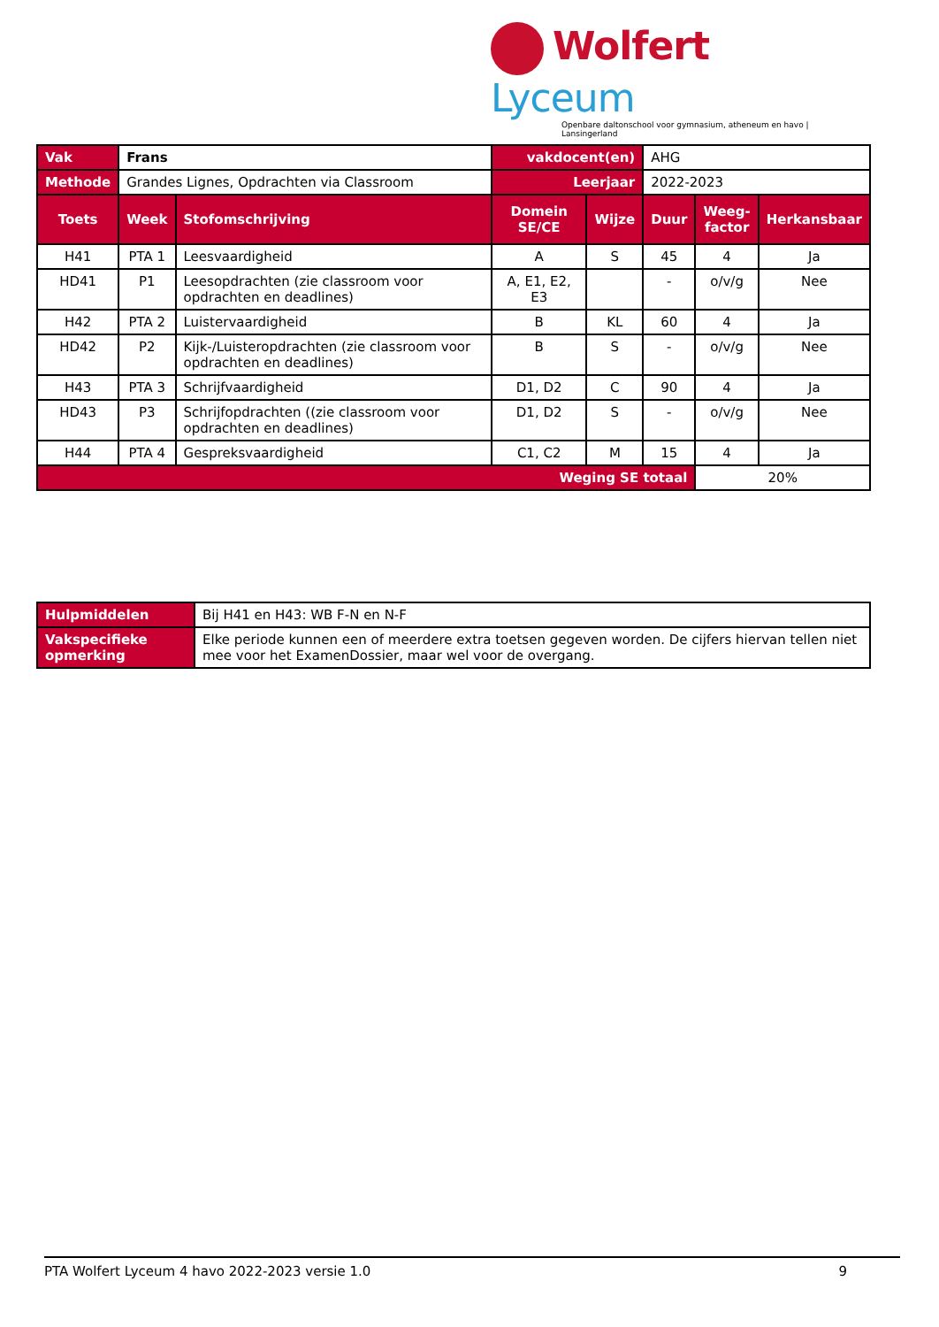Wolfert Lyceum
Openbare daltonschool voor gymnasium, atheneum en havo | Lansingerland
| Vak | Frans | | vakdocent(en) | | AHG | | |
| Methode | Grandes Lignes, Opdrachten via Classroom | | Leerjaar | | 2022-2023 | | |
| Toets | Week | Stofomschrijving | Domein SE/CE | Wijze | Duur | Weeg- factor | Herkansbaar |
| H41 | PTA 1 | Leesvaardigheid | A | S | 45 | 4 | Ja |
| HD41 | P1 | Leesopdrachten (zie classroom voor opdrachten en deadlines) | A, E1, E2, E3 | | - | o/v/g | Nee |
| H42 | PTA 2 | Luistervaardigheid | B | KL | 60 | 4 | Ja |
| HD42 | P2 | Kijk-/Luisteropdrachten (zie classroom voor opdrachten en deadlines) | B | S | - | o/v/g | Nee |
| H43 | PTA 3 | Schrijfvaardigheid | D1, D2 | C | 90 | 4 | Ja |
| HD43 | P3 | Schrijfopdrachten ((zie classroom voor opdrachten en deadlines) | D1, D2 | S | - | o/v/g | Nee |
| H44 | PTA 4 | Gespreksvaardigheid | C1, C2 | M | 15 | 4 | Ja |
| Weging SE totaal | | | | | | 20% | |
| Hulpmiddelen | Bij H41 en H43: WB F-N en N-F |
| Vakspecifieke opmerking | Elke periode kunnen een of meerdere extra toetsen gegeven worden. De cijfers hiervan tellen niet mee voor het ExamenDossier, maar wel voor de overgang. |
PTA Wolfert Lyceum 4 havo 2022-2023 versie 1.0 9